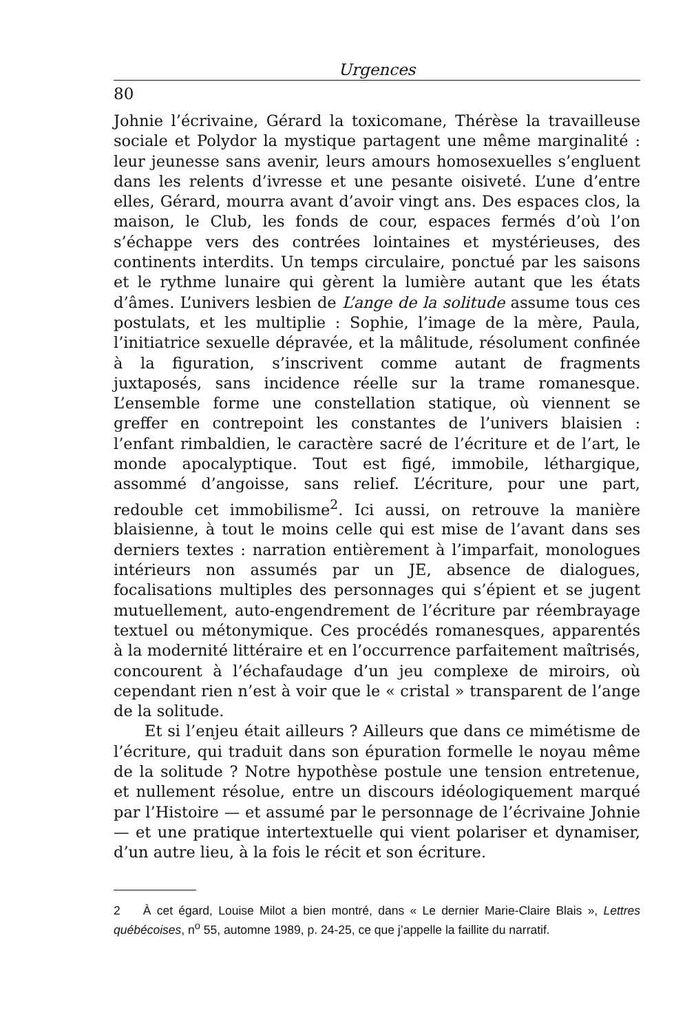Urgences
80
Johnie l’écrivaine, Gérard la toxicomane, Thérèse la travailleuse sociale et Polydor la mystique partagent une même marginalité : leur jeunesse sans avenir, leurs amours homosexuelles s’engluent dans les relents d’ivresse et une pesante oisiveté. L’une d’entre elles, Gérard, mourra avant d’avoir vingt ans. Des espaces clos, la maison, le Club, les fonds de cour, espaces fermés d’où l’on s’échappe vers des contrées lointaines et mystérieuses, des continents interdits. Un temps circulaire, ponctué par les saisons et le rythme lunaire qui gèrent la lumière autant que les états d’âmes. L’univers lesbien de L’ange de la solitude assume tous ces postulats, et les multiplie : Sophie, l’image de la mère, Paula, l’initiatrice sexuelle dépravée, et la mâlitude, résolument confinée à la figuration, s’inscrivent comme autant de fragments juxtaposés, sans incidence réelle sur la trame romanesque. L’ensemble forme une constellation statique, où viennent se greffer en contrepoint les constantes de l’univers blaisien : l’enfant rimbaldien, le caractère sacré de l’écriture et de l’art, le monde apocalyptique. Tout est figé, immobile, léthargique, assommé d’angoisse, sans relief. L’écriture, pour une part, redouble cet immobilisme<sup>2</sup>. Ici aussi, on retrouve la manière blaisienne, à tout le moins celle qui est mise de l’avant dans ses derniers textes : narration entièrement à l’imparfait, monologues intérieurs non assumés par un JE, absence de dialogues, focalisations multiples des personnages qui s’épient et se jugent mutuellement, auto-engendrement de l’écriture par réembrayage textuel ou métonymique. Ces procédés romanesques, apparentés à la modernité littéraire et en l’occurrence parfaitement maîtrisés, concourent à l’échafaudage d’un jeu complexe de miroirs, où cependant rien n’est à voir que le « cristal » transparent de l’ange de la solitude.
Et si l’enjeu était ailleurs ? Ailleurs que dans ce mimétisme de l’écriture, qui traduit dans son épuration formelle le noyau même de la solitude ? Notre hypothèse postule une tension entretenue, et nullement résolue, entre un discours idéologiquement marqué par l’Histoire — et assumé par le personnage de l’écrivaine Johnie — et une pratique intertextuelle qui vient polariser et dynamiser, d’un autre lieu, à la fois le récit et son écriture.
2 À cet égard, Louise Milot a bien montré, dans « Le dernier Marie-Claire Blais », Lettres québécoises, n<sup>o</sup> 55, automne 1989, p. 24-25, ce que j’appelle la faillite du narratif.